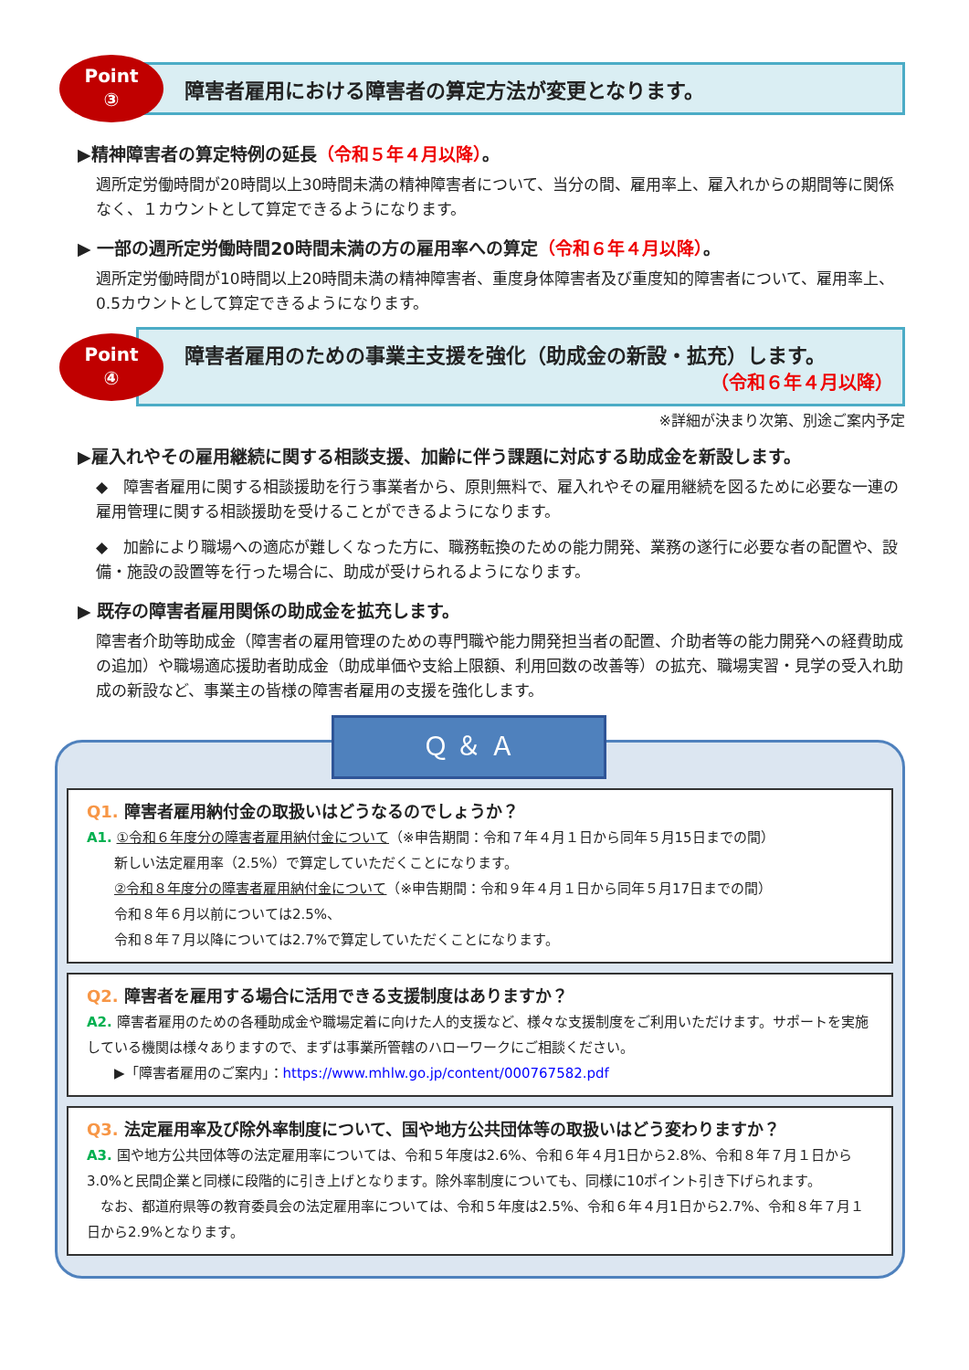Point
③
障害者雇用における障害者の算定方法が変更となります。
▶精神障害者の算定特例の延長（令和５年４月以降）。
週所定労働時間が20時間以上30時間未満の精神障害者について、当分の間、雇用率上、雇入れからの期間等に関係なく、１カウントとして算定できるようになります。
▶ 一部の週所定労働時間20時間未満の方の雇用率への算定（令和６年４月以降）。
週所定労働時間が10時間以上20時間未満の精神障害者、重度身体障害者及び重度知的障害者について、雇用率上、0.5カウントとして算定できるようになります。
Point
④
障害者雇用のための事業主支援を強化（助成金の新設・拡充）します。
（令和６年４月以降）
※詳細が決まり次第、別途ご案内予定
▶雇入れやその雇用継続に関する相談支援、加齢に伴う課題に対応する助成金を新設します。
◆　障害者雇用に関する相談援助を行う事業者から、原則無料で、雇入れやその雇用継続を図るために必要な一連の雇用管理に関する相談援助を受けることができるようになります。
◆　加齢により職場への適応が難しくなった方に、職務転換のための能力開発、業務の遂行に必要な者の配置や、設備・施設の設置等を行った場合に、助成が受けられるようになります。
▶ 既存の障害者雇用関係の助成金を拡充します。
障害者介助等助成金（障害者の雇用管理のための専門職や能力開発担当者の配置、介助者等の能力開発への経費助成の追加）や職場適応援助者助成金（助成単価や支給上限額、利用回数の改善等）の拡充、職場実習・見学の受入れ助成の新設など、事業主の皆様の障害者雇用の支援を強化します。
Ｑ ＆ Ａ
Q1. 障害者雇用納付金の取扱いはどうなるのでしょうか？
A1. ①令和６年度分の障害者雇用納付金について（※申告期間：令和７年４月１日から同年５月15日までの間）
　　新しい法定雇用率（2.5%）で算定していただくことになります。
　　②令和８年度分の障害者雇用納付金について（※申告期間：令和９年４月１日から同年５月17日までの間）
　　令和８年６月以前については2.5%、
　　令和８年７月以降については2.7%で算定していただくことになります。
Q2. 障害者を雇用する場合に活用できる支援制度はありますか？
A2. 障害者雇用のための各種助成金や職場定着に向けた人的支援など、様々な支援制度をご利用いただけます。サポートを実施している機関は様々ありますので、まずは事業所管轄のハローワークにご相談ください。
　　▶「障害者雇用のご案内」：https://www.mhlw.go.jp/content/000767582.pdf
Q3. 法定雇用率及び除外率制度について、国や地方公共団体等の取扱いはどう変わりますか？
A3. 国や地方公共団体等の法定雇用率については、令和５年度は2.6%、令和６年４月1日から2.8%、令和８年７月１日から3.0%と民間企業と同様に段階的に引き上げとなります。除外率制度についても、同様に10ポイント引き下げられます。
　なお、都道府県等の教育委員会の法定雇用率については、令和５年度は2.5%、令和６年４月1日から2.7%、令和８年７月１日から2.9%となります。